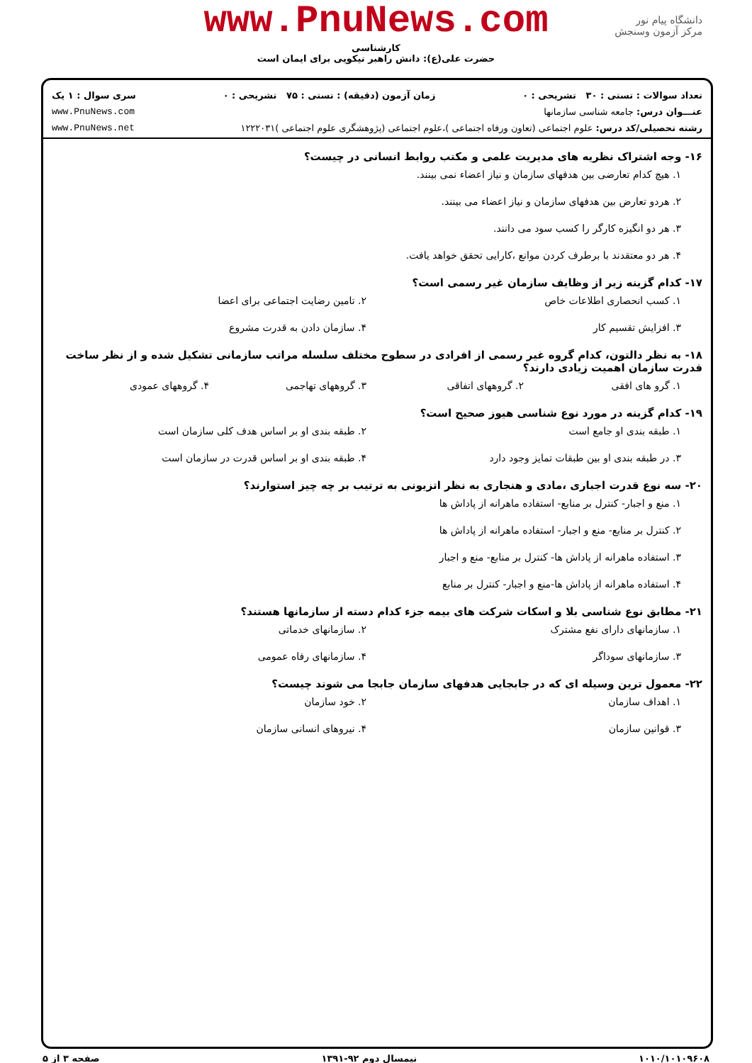www.PnuNews.com
کارشناسی
حضرت علی(ع): دانش راهبر نیکویی برای ایمان است
دانشگاه پیام نور
مرکز آزمون وسنجش
تعداد سوالات : تستی : ۳۰ تشریحی : ۰ زمان آزمون (دقیقه) : تستی : ۷۵ تشریحی : ۰ سری سوال : ۱ یک
عنـــوان درس: جامعه شناسی سازمانها www.PnuNews.com
رشته تحصیلی/کد درس: علوم اجتماعی (تعاون ورفاه اجتماعی )،علوم اجتماعی (پژوهشگری علوم اجتماعی )۱۲۲۲۰۳۱ www.PnuNews.net
۱۶- وجه اشتراک نظریه های مدیریت علمی و مکتب روابط انسانی در چیست؟
۱. هیچ کدام تعارضی بین هدفهای سازمان و نیاز اعضاء نمی بینند.
۲. هردو تعارض بین هدفهای سازمان و نیاز اعضاء می بینند.
۳. هر دو انگیزه کارگر را کسب سود می دانند.
۴. هر دو معتقدند با برطرف کردن موانع ،کارایی تحقق خواهد یافت.
۱۷- کدام گزینه زیر از وظایف سازمان غیر رسمی است؟
۱. کسب انحصاری اطلاعات خاص ۲. تامین رضایت اجتماعی برای اعضا
۳. افزایش تقسیم کار ۴. سازمان دادن به قدرت مشروع
۱۸- به نظر دالتون، کدام گروه غیر رسمی از افرادی در سطوح مختلف سلسله مراتب سازمانی تشکیل شده و از نظر ساخت قدرت سازمان اهمیت زیادی دارند؟
۱. گرو های افقی ۲. گروههای اتفاقی ۳. گروههای تهاجمی ۴. گروههای عمودی
۱۹- کدام گزینه در مورد نوع شناسی هیوز صحیح است؟
۱. طبقه بندی او جامع است ۲. طبقه بندی او بر اساس هدف کلی سازمان است
۳. در طبقه بندی او بین طبقات تمایز وجود دارد
۴. طبقه بندی او بر اساس قدرت در سازمان است
۲۰- سه نوع قدرت اجباری ،مادی و هنجاری به نظر اتزیونی به ترتیب بر چه چیز استوارند؟
۱. منع و اجبار- کنترل بر منابع- استفاده ماهرانه از پاداش ها
۲. کنترل بر منابع- منع و اجبار- استفاده ماهرانه از پاداش ها
۳. استفاده ماهرانه از پاداش ها- کنترل بر منابع- منع و اجبار
۴. استفاده ماهرانه از پاداش ها-منع و اجبار- کنترل بر منابع
۲۱- مطابق نوع شناسی بلا و اسکات شرکت های بیمه جزء کدام دسته از سازمانها هستند؟
۱. سازمانهای دارای نفع مشترک ۲. سازمانهای خدماتی
۳. سازمانهای سوداگر ۴. سازمانهای رفاه عمومی
۲۲- معمول ترین وسیله ای که در جابجایی هدفهای سازمان جابجا می شوند چیست؟
۱. اهداف سازمان ۲. خود سازمان
۳. قوانین سازمان ۴. نیروهای انسانی سازمان
۱۰۱۰/۱۰۱۰۹۶۰۸ نیمسال دوم ۹۲-۱۳۹۱ صفحه ۳ از ۵